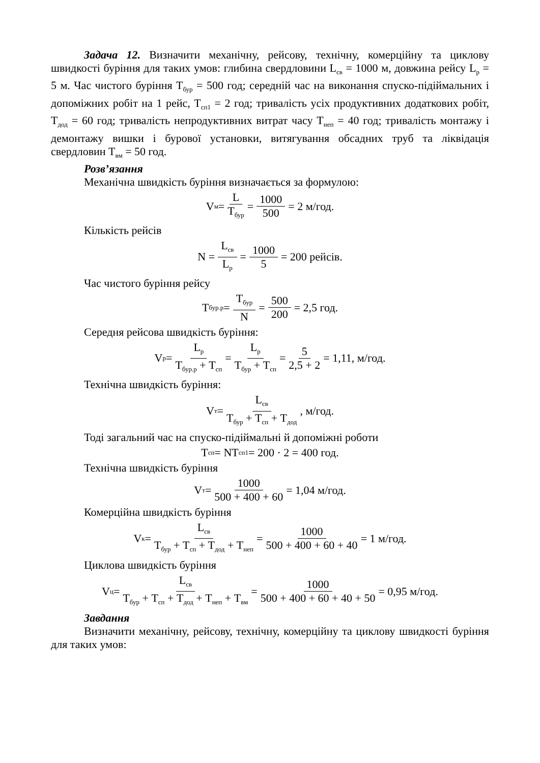Задача 12. Визначити механічну, рейсову, технічну, комерційну та циклову швидкості буріння для таких умов: глибина свердловини L<sub>св</sub> = 1000 м, довжина рейсу L<sub>р</sub> = 5 м. Час чистого буріння Т<sub>бур</sub> = 500 год; середній час на виконання спуско-підіймальних і допоміжних робіт на 1 рейс, Т<sub>сп1</sub> = 2 год; тривалість усіх продуктивних додаткових робіт, Т<sub>дод</sub> = 60 год; тривалість непродуктивних витрат часу Т<sub>неп</sub> = 40 год; тривалість монтажу і демонтажу вишки і бурової установки, витягування обсадних труб та ліквідація свердловин Т<sub>вм</sub> = 50 год.
Розв’язання
Механічна швидкість буріння визначається за формулою:
V<sub>м</sub> = L T<sub>бур</sub> = 1000 500 = 2 м/год.
Кількість рейсів
N = L<sub>св</sub> L<sub>р</sub> = 1000 5 = 200 рейсів.
Час чистого буріння рейсу
T<sub>бур.р</sub> = T<sub>бур</sub> N = 500 200 = 2,5 год.
Середня рейсова швидкість буріння:
V<sub>р</sub> = L<sub>р</sub> T<sub>бур.р</sub> + T<sub>сп</sub> = L<sub>р</sub> T<sub>бур</sub> + T<sub>сп</sub> = 5 2,5 + 2 = 1,11, м/год.
Технічна швидкість буріння:
V<sub>т</sub> = L<sub>св</sub> T<sub>бур</sub> + T<sub>сп</sub> + T<sub>дод</sub>, м/год.
Тоді загальний час на спуско-підіймальні й допоміжні роботи
T<sub>сп</sub> = NT<sub>сп1</sub> = 200 · 2 = 400 год.
Технічна швидкість буріння
V<sub>т</sub> = 1000 500 + 400 + 60 = 1,04 м/год.
Комерційна швидкість буріння
V<sub>к</sub> = L<sub>св</sub> T<sub>бур</sub> + T<sub>сп</sub> + T<sub>дод</sub> + T<sub>неп</sub> = 1000 500 + 400 + 60 + 40 = 1 м/год.
Циклова швидкість буріння
V<sub>ц</sub> = L<sub>св</sub> T<sub>бур</sub> + T<sub>сп</sub> + T<sub>дод</sub> + T<sub>неп</sub> + T<sub>вм</sub> = 1000 500 + 400 + 60 + 40 + 50 = 0,95 м/год.
Завдання
Визначити механічну, рейсову, технічну, комерційну та циклову швидкості буріння для таких умов: